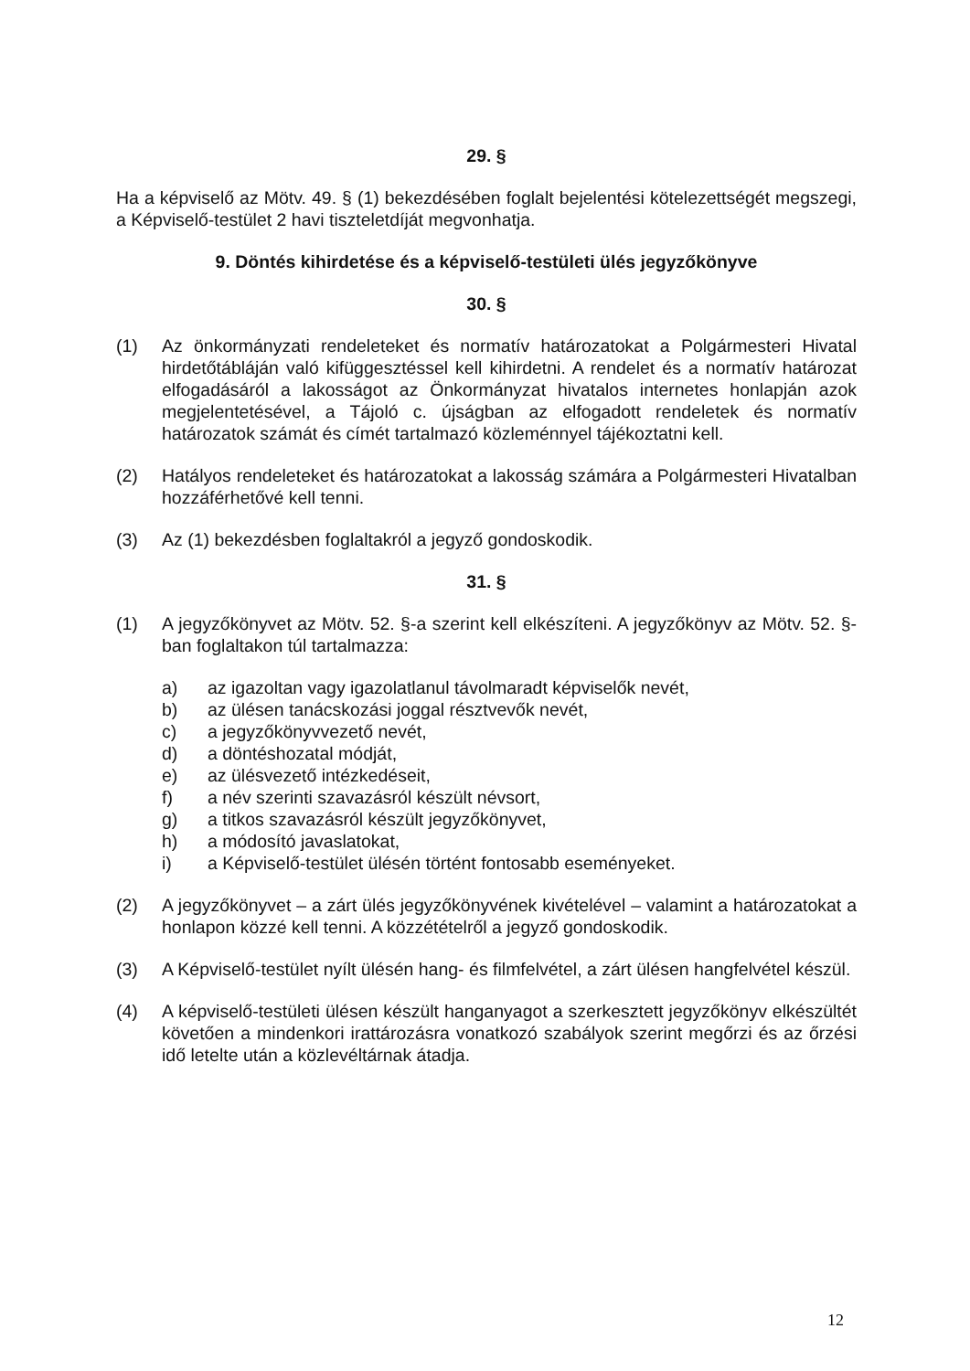29. §
Ha a képviselő az Mötv. 49. § (1) bekezdésében foglalt bejelentési kötelezettségét megszegi, a Képviselő-testület 2 havi tiszteletdíját megvonhatja.
9. Döntés kihirdetése és a képviselő-testületi ülés jegyzőkönyve
30. §
(1) Az önkormányzati rendeleteket és normatív határozatokat a Polgármesteri Hivatal hirdetőtábláján való kifüggesztéssel kell kihirdetni. A rendelet és a normatív határozat elfogadásáról a lakosságot az Önkormányzat hivatalos internetes honlapján azok megjelentetésével, a Tájoló c. újságban az elfogadott rendeletek és normatív határozatok számát és címét tartalmazó közleménnyel tájékoztatni kell.
(2) Hatályos rendeleteket és határozatokat a lakosság számára a Polgármesteri Hivatalban hozzáférhetővé kell tenni.
(3) Az (1) bekezdésben foglaltakról a jegyző gondoskodik.
31. §
(1) A jegyzőkönyvet az Mötv. 52. §-a szerint kell elkészíteni. A jegyzőkönyv az Mötv. 52. §-ban foglaltakon túl tartalmazza:
a) az igazoltan vagy igazolatlanul távolmaradt képviselők nevét,
b) az ülésen tanácskozási joggal résztvevők nevét,
c) a jegyzőkönyvvezető nevét,
d) a döntéshozatal módját,
e) az ülésvezető intézkedéseit,
f) a név szerinti szavazásról készült névsort,
g) a titkos szavazásról készült jegyzőkönyvet,
h) a módosító javaslatokat,
i) a Képviselő-testület ülésén történt fontosabb eseményeket.
(2) A jegyzőkönyvet – a zárt ülés jegyzőkönyvének kivételével – valamint a határozatokat a honlapon közzé kell tenni. A közzétételről a jegyző gondoskodik.
(3) A Képviselő-testület nyílt ülésén hang- és filmfelvétel, a zárt ülésen hangfelvétel készül.
(4) A képviselő-testületi ülésen készült hanganyagot a szerkesztett jegyzőkönyv elkészültét követően a mindenkori irattározásra vonatkozó szabályok szerint megőrzi és az őrzési idő letelte után a közlevéltárnak átadja.
12